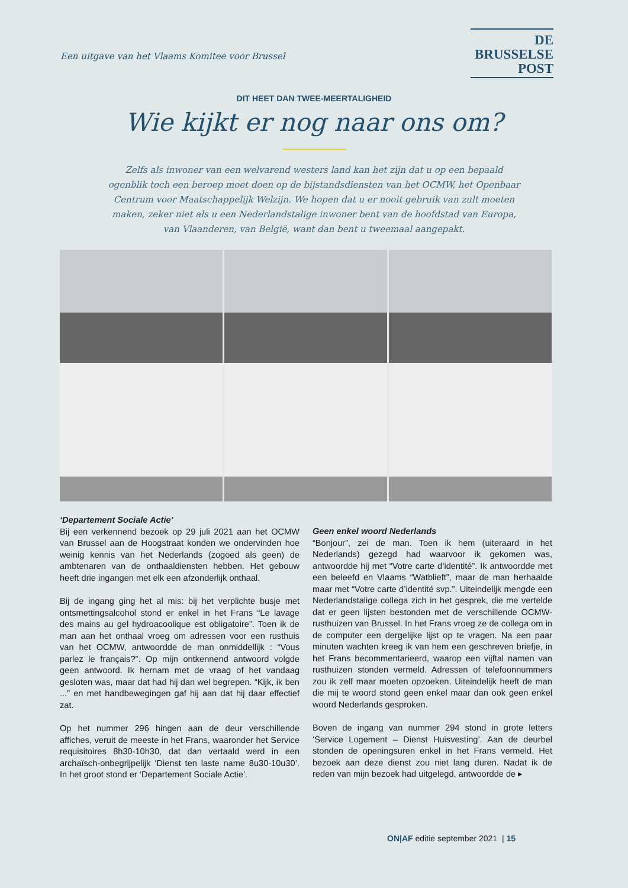Een uitgave van het Vlaams Komitee voor Brussel
DE
BRUSSELSE
POST
DIT HEET DAN TWEE-MEERTALIGHEID
Wie kijkt er nog naar ons om?
Zelfs als inwoner van een welvarend westers land kan het zijn dat u op een bepaald ogenblik toch een beroep moet doen op de bijstandsdiensten van het OCMW, het Openbaar Centrum voor Maatschappelijk Welzijn. We hopen dat u er nooit gebruik van zult moeten maken, zeker niet als u een Nederlandstalige inwoner bent van de hoofdstad van Europa, van Vlaanderen, van België, want dan bent u tweemaal aangepakt.
‘Departement Sociale Actie’
Bij een verkennend bezoek op 29 juli 2021 aan het OCMW van Brussel aan de Hoogstraat konden we ondervinden hoe weinig kennis van het Nederlands (zogoed als geen) de ambtenaren van de onthaaldiensten hebben. Het gebouw heeft drie ingangen met elk een afzonderlijk onthaal.
Bij de ingang ging het al mis: bij het verplichte busje met ontsmettingsalcohol stond er enkel in het Frans “Le lavage des mains au gel hydroacoolique est obligatoire”. Toen ik de man aan het onthaal vroeg om adressen voor een rusthuis van het OCMW, antwoordde de man onmiddellijk : “Vous parlez le français?”. Op mijn ontkennend antwoord volgde geen antwoord. Ik hernam met de vraag of het vandaag gesloten was, maar dat had hij dan wel begrepen. “Kijk, ik ben ...” en met handbewegingen gaf hij aan dat hij daar effectief zat.
Op het nummer 296 hingen aan de deur verschillende affiches, veruit de meeste in het Frans, waaronder het Service requisitoires 8h30-10h30, dat dan vertaald werd in een archaïsch-onbegrijpelijk ‘Dienst ten laste name 8u30-10u30’. In het groot stond er ‘Departement Sociale Actie’.
Geen enkel woord Nederlands
“Bonjour”, zei de man. Toen ik hem (uiteraard in het Nederlands) gezegd had waarvoor ik gekomen was, antwoordde hij met “Votre carte d’identité”. Ik antwoordde met een beleefd en Vlaams “Watblieft”, maar de man herhaalde maar met “Votre carte d’identité svp.”. Uiteindelijk mengde een Nederlandstalige collega zich in het gesprek, die me vertelde dat er geen lijsten bestonden met de verschillende OCMW-rusthuizen van Brussel. In het Frans vroeg ze de collega om in de computer een dergelijke lijst op te vragen. Na een paar minuten wachten kreeg ik van hem een geschreven briefje, in het Frans becommentarieerd, waarop een vijftal namen van rusthuizen stonden vermeld. Adressen of telefoonnummers zou ik zelf maar moeten opzoeken. Uiteindelijk heeft de man die mij te woord stond geen enkel maar dan ook geen enkel woord Nederlands gesproken.
Boven de ingang van nummer 294 stond in grote letters ‘Service Logement – Dienst Huisvesting’. Aan de deurbel stonden de openingsuren enkel in het Frans vermeld. Het bezoek aan deze dienst zou niet lang duren. Nadat ik de reden van mijn bezoek had uitgelegd, antwoordde de ▸
ON|AF editie september 2021 | 15